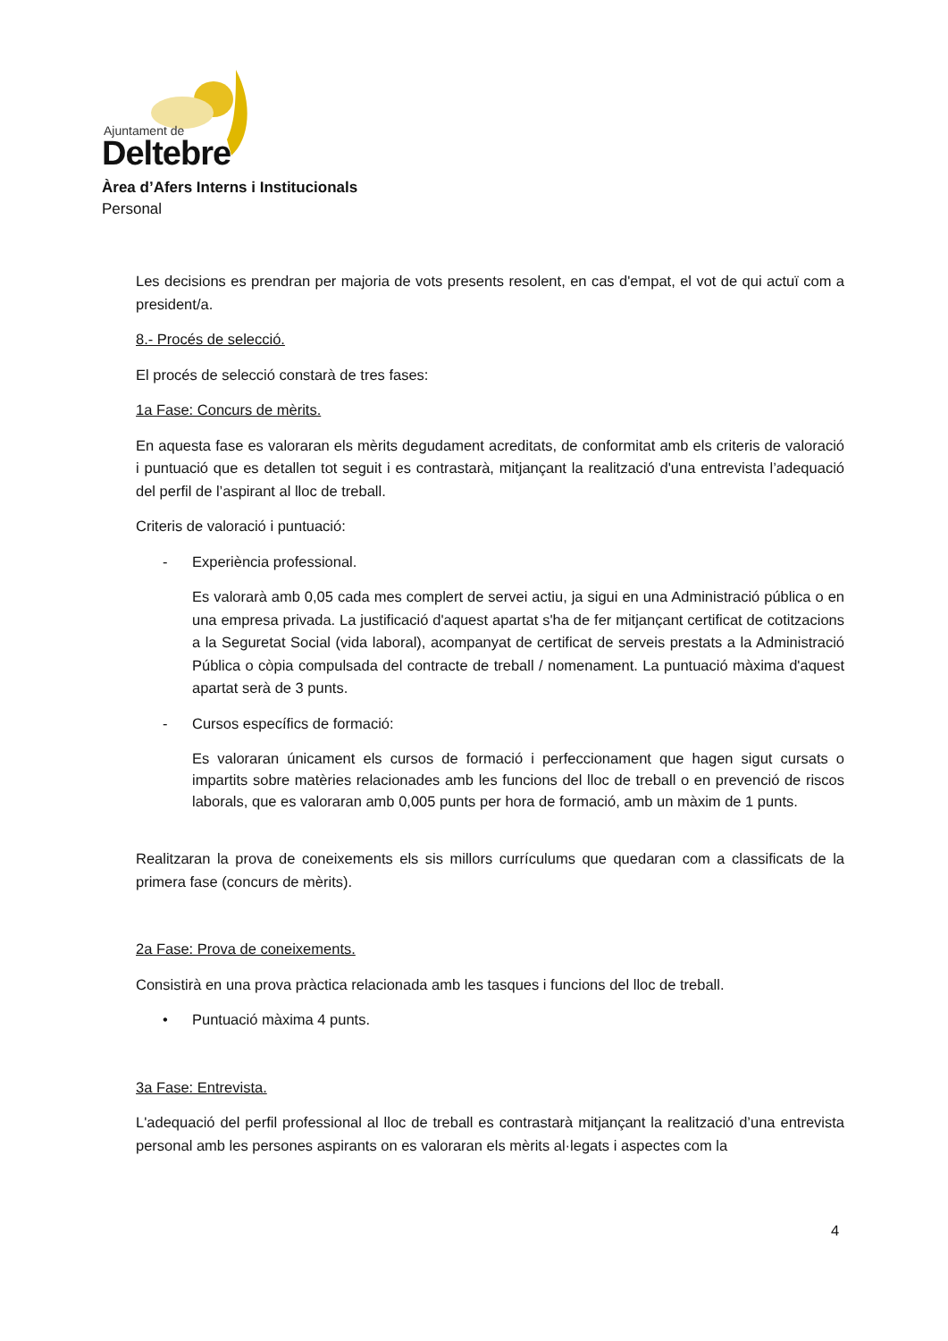Ajuntament de
Deltebre
Àrea d’Afers Interns i Institucionals
Personal
Les decisions es prendran per majoria de vots presents resolent, en cas d'empat, el vot de qui actuï com a president/a.
8.- Procés de selecció.
El procés de selecció constarà de tres fases:
1a Fase: Concurs de mèrits.
En aquesta fase es valoraran els mèrits degudament acreditats, de conformitat amb els criteris de valoració i puntuació que es detallen tot seguit i es contrastarà, mitjançant la realització d'una entrevista l’adequació del perfil de l’aspirant al lloc de treball.
Criteris de valoració i puntuació:
- Experiència professional.
Es valorarà amb 0,05 cada mes complert de servei actiu, ja sigui en una Administració pública o en una empresa privada. La justificació d'aquest apartat s'ha de fer mitjançant certificat de cotitzacions a la Seguretat Social (vida laboral), acompanyat de certificat de serveis prestats a la Administració Pública o còpia compulsada del contracte de treball / nomenament. La puntuació màxima d'aquest apartat serà de 3 punts.
- Cursos específics de formació:
Es valoraran únicament els cursos de formació i perfeccionament que hagen sigut cursats o impartits sobre matèries relacionades amb les funcions del lloc de treball o en prevenció de riscos laborals, que es valoraran amb 0,005 punts per hora de formació, amb un màxim de 1 punts.
Realitzaran la prova de coneixements els sis millors currículums que quedaran com a classificats de la primera fase (concurs de mèrits).
2a Fase: Prova de coneixements.
Consistirà en una prova pràctica relacionada amb les tasques i funcions del lloc de treball.
• Puntuació màxima 4 punts.
3a Fase: Entrevista.
L'adequació del perfil professional al lloc de treball es contrastarà mitjançant la realització d’una entrevista personal amb les persones aspirants on es valoraran els mèrits al·legats i aspectes com la
4